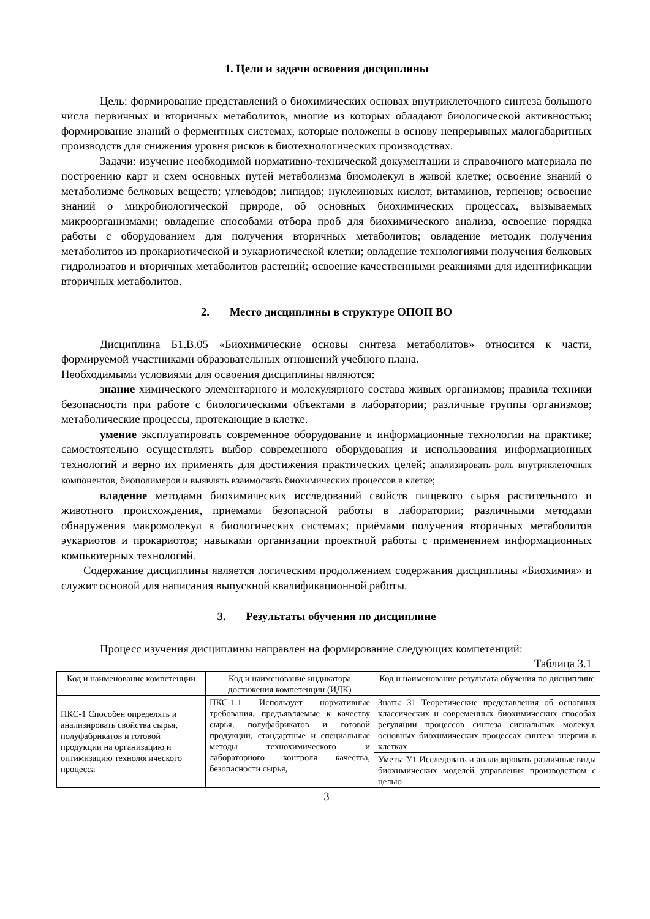1. Цели и задачи освоения дисциплины
Цель: формирование представлений о биохимических основах внутриклеточного синтеза большого числа первичных и вторичных метаболитов, многие из которых обладают биологической активностью; формирование знаний о ферментных системах, которые положены в основу непрерывных малогабаритных производств для снижения уровня рисков в биотехнологических производствах.
Задачи: изучение необходимой нормативно-технической документации и справочного материала по построению карт и схем основных путей метаболизма биомолекул в живой клетке; освоение знаний о метаболизме белковых веществ; углеводов; липидов; нуклеиновых кислот, витаминов, терпенов; освоение знаний о микробиологической природе, об основных биохимических процессах, вызываемых микроорганизмами; овладение способами отбора проб для биохимического анализа, освоение порядка работы с оборудованием для получения вторичных метаболитов; овладение методик получения метаболитов из прокариотической и эукариотической клетки; овладение технологиями получения белковых гидролизатов и вторичных метаболитов растений; освоение качественными реакциями для идентификации вторичных метаболитов.
2. Место дисциплины в структуре ОПОП ВО
Дисциплина Б1.В.05 «Биохимические основы синтеза метаболитов» относится к части, формируемой участниками образовательных отношений учебного плана.
Необходимыми условиями для освоения дисциплины являются:
знание химического элементарного и молекулярного состава живых организмов; правила техники безопасности при работе с биологическими объектами в лаборатории; различные группы организмов; метаболические процессы, протекающие в клетке.
умение эксплуатировать современное оборудование и информационные технологии на практике; самостоятельно осуществлять выбор современного оборудования и использования информационных технологий и верно их применять для достижения практических целей; анализировать роль внутриклеточных компонентов, биополимеров и выявлять взаимосвязь биохимических процессов в клетке;
владение методами биохимических исследований свойств пищевого сырья растительного и животного происхождения, приемами безопасной работы в лаборатории; различными методами обнаружения макромолекул в биологических системах; приёмами получения вторичных метаболитов эукариотов и прокариотов; навыками организации проектной работы с применением информационных компьютерных технологий.
Содержание дисциплины является логическим продолжением содержания дисциплины «Биохимия» и служит основой для написания выпускной квалификационной работы.
3. Результаты обучения по дисциплине
Процесс изучения дисциплины направлен на формирование следующих компетенций:
Таблица 3.1
| Код и наименование компетенции | Код и наименование индикатора достижения компетенции (ИДК) | Код и наименование результата обучения по дисциплине |
| --- | --- | --- |
| ПКС-1 Способен определять и анализировать свойства сырья, полуфабрикатов и готовой продукции на организацию и оптимизацию технологического процесса | ПКС-1.1 Использует нормативные требования, предъявляемые к качеству сырья, полуфабрикатов и готовой продукции, стандартные и специальные методы технохимического и лабораторного контроля качества, безопасности сырья, | Знать: З1 Теоретические представления об основных классических и современных биохимических способах регуляции процессов синтеза сигнальных молекул, основных биохимических процессах синтеза энергии в клетках |
| | | Уметь: У1 Исследовать и анализировать различные виды биохимических моделей управления производством с целью |
3